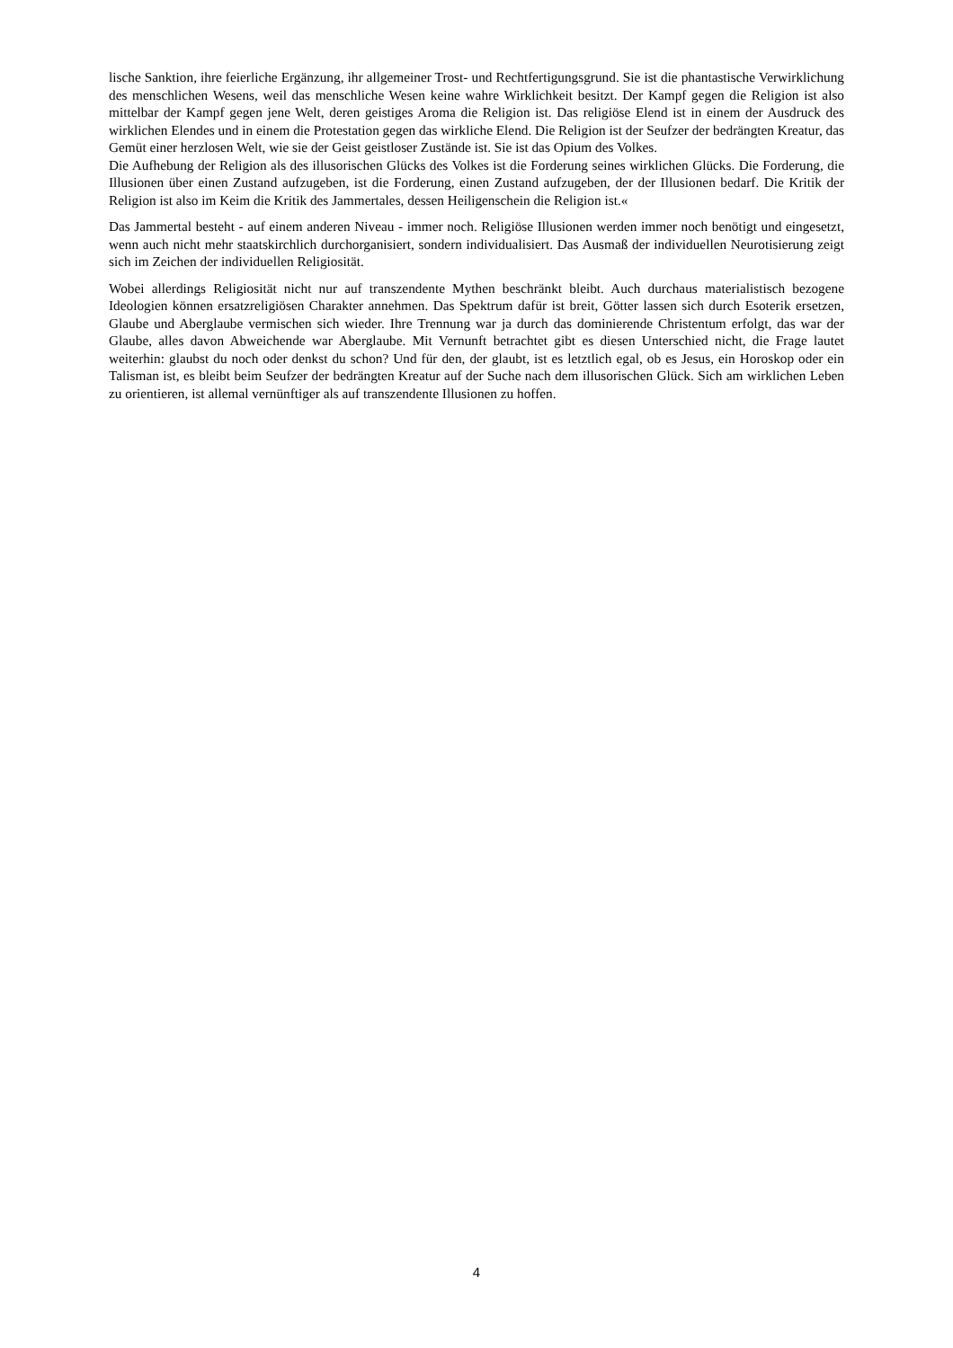lische Sanktion, ihre feierliche Ergänzung, ihr allgemeiner Trost- und Rechtfertigungsgrund. Sie ist die phantastische Verwirklichung des menschlichen Wesens, weil das menschliche Wesen keine wahre Wirklichkeit besitzt. Der Kampf gegen die Religion ist also mittelbar der Kampf gegen jene Welt, deren geistiges Aroma die Religion ist. Das religiöse Elend ist in einem der Ausdruck des wirklichen Elendes und in einem die Protestation gegen das wirkliche Elend. Die Religion ist der Seufzer der bedrängten Kreatur, das Gemüt einer herzlosen Welt, wie sie der Geist geistloser Zustände ist. Sie ist das Opium des Volkes.
Die Aufhebung der Religion als des illusorischen Glücks des Volkes ist die Forderung seines wirklichen Glücks. Die Forderung, die Illusionen über einen Zustand aufzugeben, ist die Forderung, einen Zustand aufzugeben, der der Illusionen bedarf. Die Kritik der Religion ist also im Keim die Kritik des Jammertales, dessen Heiligenschein die Religion ist.«
Das Jammertal besteht - auf einem anderen Niveau - immer noch. Religiöse Illusionen werden immer noch benötigt und eingesetzt, wenn auch nicht mehr staatskirchlich durchorganisiert, sondern individualisiert. Das Ausmaß der individuellen Neurotisierung zeigt sich im Zeichen der individuellen Religiosität.
Wobei allerdings Religiosität nicht nur auf transzendente Mythen beschränkt bleibt. Auch durchaus materialistisch bezogene Ideologien können ersatzreligiösen Charakter annehmen. Das Spektrum dafür ist breit, Götter lassen sich durch Esoterik ersetzen, Glaube und Aberglaube vermischen sich wieder. Ihre Trennung war ja durch das dominierende Christentum erfolgt, das war der Glaube, alles davon Abweichende war Aberglaube. Mit Vernunft betrachtet gibt es diesen Unterschied nicht, die Frage lautet weiterhin: glaubst du noch oder denkst du schon? Und für den, der glaubt, ist es letztlich egal, ob es Jesus, ein Horoskop oder ein Talisman ist, es bleibt beim Seufzer der bedrängten Kreatur auf der Suche nach dem illusorischen Glück. Sich am wirklichen Leben zu orientieren, ist allemal vernünftiger als auf transzendente Illusionen zu hoffen.
4